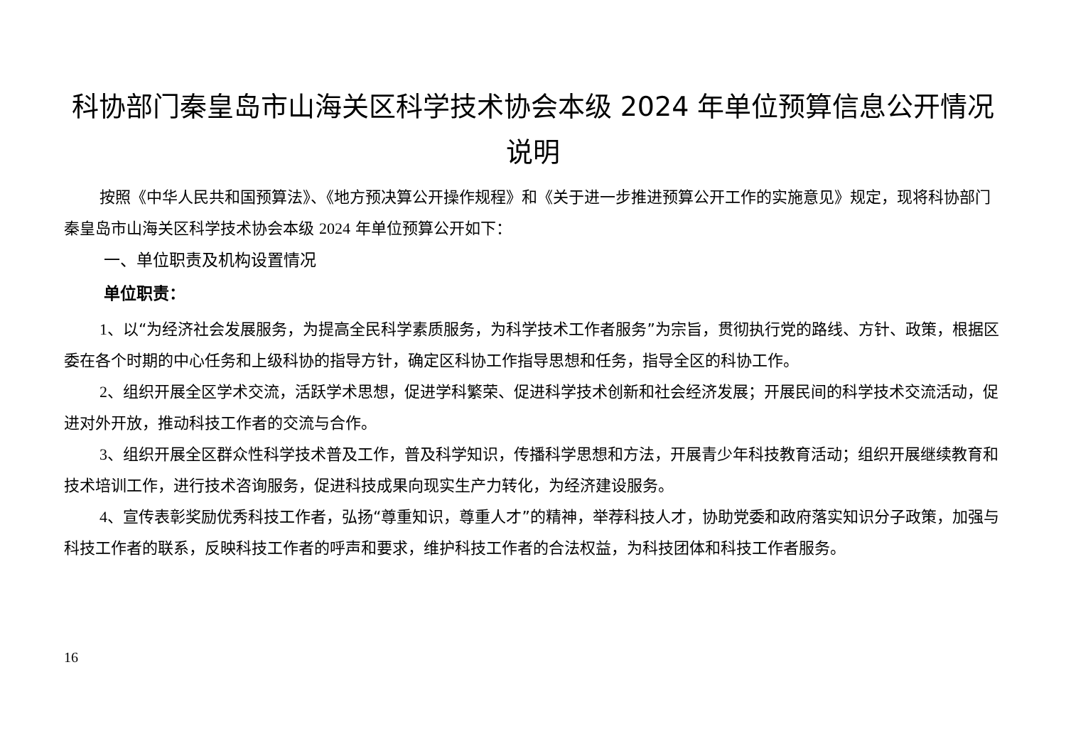科协部门秦皇岛市山海关区科学技术协会本级 2024 年单位预算信息公开情况说明
按照《中华人民共和国预算法》、《地方预决算公开操作规程》和《关于进一步推进预算公开工作的实施意见》规定，现将科协部门秦皇岛市山海关区科学技术协会本级 2024 年单位预算公开如下：
一、单位职责及机构设置情况
单位职责：
1、以“为经济社会发展服务，为提高全民科学素质服务，为科学技术工作者服务”为宗旨，贯彻执行党的路线、方针、政策，根据区委在各个时期的中心任务和上级科协的指导方针，确定区科协工作指导思想和任务，指导全区的科协工作。
2、组织开展全区学术交流，活跃学术思想，促进学科繁荣、促进科学技术创新和社会经济发展；开展民间的科学技术交流活动，促进对外开放，推动科技工作者的交流与合作。
3、组织开展全区群众性科学技术普及工作，普及科学知识，传播科学思想和方法，开展青少年科技教育活动；组织开展继续教育和技术培训工作，进行技术咨询服务，促进科技成果向现实生产力转化，为经济建设服务。
4、宣传表彰奖励优秀科技工作者，弘扬“尊重知识，尊重人才”的精神，举荐科技人才，协助党委和政府落实知识分子政策，加强与科技工作者的联系，反映科技工作者的呼声和要求，维护科技工作者的合法权益，为科技团体和科技工作者服务。
16